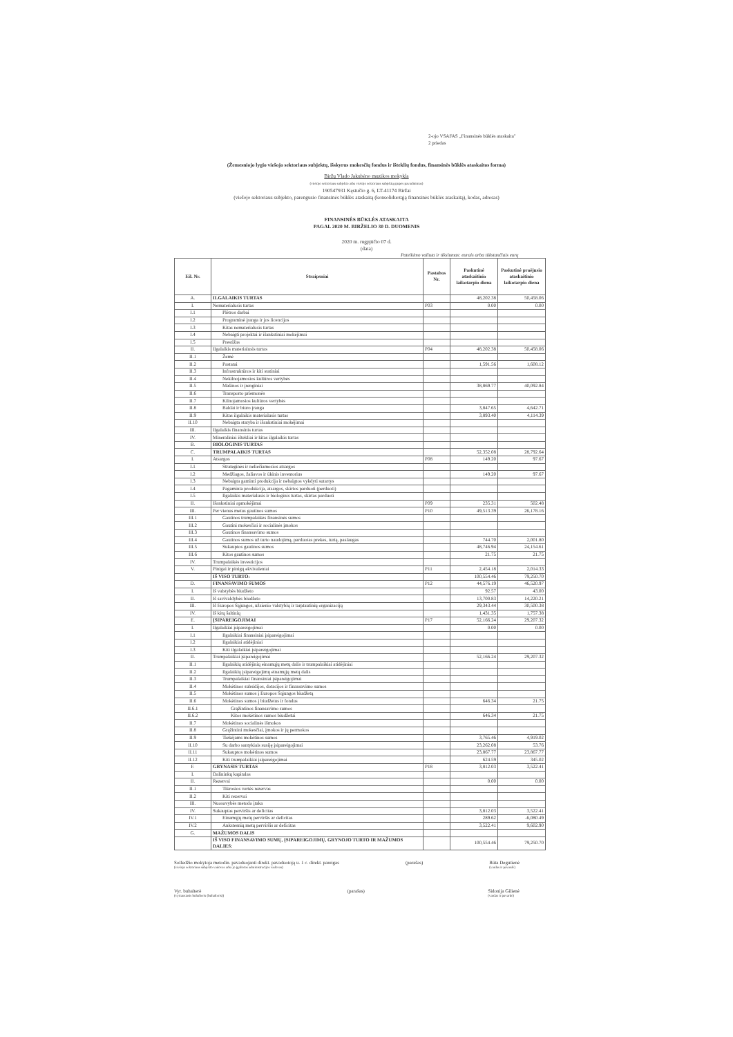2-ojo VSAFAS „Finansinės būklės ataskaita"
2 priedas
(Žemesniojo lygio viešojo sektoriaus subjektų, išskyrus mokesčių fondus ir išteklių fondus, finansinės būklės ataskaitos forma)
Biržų Vlado Jakubėno muzikos mokykla
(viešojo sektoriaus subjekto arba viešojo sektoriaus subjektų grupės pavadinimas)
190547931 Kęstučio g. 6, LT-41174 Biržai
(viešojo sektoriaus subjekto, parengusio finansinės būklės ataskaitą (konsoliduotąją finansinės būklės ataskaitą), kodas, adresas)
FINANSINĖS BŪKLĖS ATASKAITA
PAGAL 2020 M. BIRŽELIO 30 D. DUOMENIS
2020 m. rugpjūčio 07 d.
(data)
Pateikimo valiuta ir tikslumas: eurais arba tūkstančiais eurų
| Eil. Nr. | Straipsniai | Pastabos Nr. | Paskutinė ataskaitinio laikotarpio diena | Paskutinė praėjusio ataskaitinio laikotarpio diena |
| --- | --- | --- | --- | --- |
| A. | ILGALAIKIS TURTAS | | 48,202.38 | 50,458.06 |
| I. | Nematerialusis turtas | P03 | 0.00 | 0.00 |
| I.1 | Plėtros darbai | | | |
| I.2 | Programinė įranga ir jos licencijos | | | |
| I.3 | Kitas nematerialusis turtas | | | |
| I.4 | Nebaigti projektai ir išankstiniai mokėjimai | | | |
| I.5 | Prestižas | | | |
| II. | Ilgalaikis materialusis turtas | P04 | 48,202.38 | 50,458.06 |
| II.1 | Žemė | | | |
| II.2 | Pastatai | | 1,591.56 | 1,608.12 |
| II.3 | Infrastruktūros ir kiti statiniai | | | |
| II.4 | Nekilnojamosios kultūros vertybės | | | |
| II.5 | Mašinos ir įrenginiai | | 38,869.77 | 40,092.84 |
| II.6 | Transporto priemonės | | | |
| II.7 | Kilnojamosios kultūros vertybės | | | |
| II.8 | Baldai ir biuro įranga | | 3,847.65 | 4,642.71 |
| II.9 | Kitas ilgalaikis materialusis turtas | | 3,893.40 | 4,114.39 |
| II.10 | Nebaigta statyba ir išankstiniai mokėjimai | | | |
| III. | Ilgalaikis finansinis turtas | | | |
| IV. | Mineraliniai ištekliai ir kitas ilgalaikis turtas | | | |
| B. | BIOLOGINIS TURTAS | | | |
| C. | TRUMPALAIKIS TURTAS | | 52,352.08 | 28,792.64 |
| I. | Atsargos | P08 | 149.20 | 97.67 |
| I.1 | Strateginės ir neliečiamosios atsargos | | | |
| I.2 | Medžiagos, žaliavos ir ūkinis inventorius | | 149.20 | 97.67 |
| I.3 | Nebaigta gaminti produkcija ir nebaigtos vykdyti sutartys | | | |
| I.4 | Pagaminta produkcija, atsargos, skirtos parduoti (perduoti) | | | |
| I.5 | Ilgalaikis materialusis ir biologinis turtas, skirtas parduoti | | | |
| II. | Išankstiniai apmokėjimai | P09 | 235.31 | 502.48 |
| III. | Per vienus metus gautinos sumos | P10 | 49,513.39 | 26,178.16 |
| III.1 | Gautinos trumpalaikės finansinės sumos | | | |
| III.2 | Gautini mokesčiai ir socialinės įmokos | | | |
| III.3 | Gautinos finansavimo sumos | | | |
| III.4 | Gautinos sumos už turto naudojimą, parduotas prekes, turtą, paslaugas | | 744.70 | 2,001.80 |
| III.5 | Sukauptos gautinos sumos | | 48,746.94 | 24,154.61 |
| III.6 | Kitos gautinos sumos | | 21.75 | 21.75 |
| IV. | Trumpalaikės investicijos | | | |
| V. | Pinigai ir pinigų ekvivalentai | P11 | 2,454.18 | 2,014.33 |
| | IŠ VISO TURTO: | | 100,554.46 | 79,250.70 |
| D. | FINANSAVIMO SUMOS | P12 | 44,576.19 | 46,520.97 |
| I. | Iš valstybės biudžeto | | 92.57 | 43.00 |
| II. | Iš savivaldybės biudžeto | | 13,700.83 | 14,220.21 |
| III. | Iš Europos Sąjungos, užsienio valstybių ir tarptautinių organizacijų | | 29,343.44 | 30,500.38 |
| IV. | Iš kitų šaltinių | | 1,431.35 | 1,757.38 |
| E. | ĮSIPAREIGOJIMAI | P17 | 52,166.24 | 29,207.32 |
| I. | Ilgalaikiai įsipareigojimai | | 0.00 | 0.00 |
| I.1 | Ilgalaikiai finansiniai įsipareigojimai | | | |
| I.2 | Ilgalaikiai atidėjiniai | | | |
| I.3 | Kiti ilgalaikiai įsipareigojimai | | | |
| II. | Trumpalaikiai įsipareigojimai | | 52,166.24 | 29,207.32 |
| II.1 | Ilgalaikių atidėjinių einamųjų metų dalis ir trumpalaikiai atidėjiniai | | | |
| II.2 | Ilgalaikių įsipareigojimų einamųjų metų dalis | | | |
| II.3 | Trumpalaikiai finansiniai įsipareigojimai | | | |
| II.4 | Mokėtinos subsidijos, dotacijos ir finansavimo sumos | | | |
| II.5 | Mokėtinos sumos į Europos Sąjungos biudžetą | | | |
| II.6 | Mokėtinos sumos į biudžetus ir fondus | | 646.34 | 21.75 |
| II.6.1 | Grąžintinos finansavimo sumos | | | |
| II.6.2 | Kitos mokėtinos sumos biudžetui | | 646.34 | 21.75 |
| II.7 | Mokėtinos socialinės išmokos | | | |
| II.8 | Grąžintini mokesčiai, įmokos ir jų permokos | | | |
| II.9 | Tiekėjams mokėtinos sumos | | 3,765.46 | 4,919.02 |
| II.10 | Su darbo santykiais susiję įsipareigojimai | | 23,262.08 | 53.76 |
| II.11 | Sukauptos mokėtinos sumos | | 23,867.77 | 23,867.77 |
| II.12 | Kiti trumpalaikiai įsipareigojimai | | 624.59 | 345.02 |
| F. | GRYNASIS TURTAS | P18 | 3,812.03 | 3,522.41 |
| I. | Dalininkų kapitalas | | | |
| II. | Rezervai | | 0.00 | 0.00 |
| II.1 | Tikrosios vertės rezervas | | | |
| II.2 | Kiti rezervai | | | |
| III. | Nuosavybės metodo įtaka | | | |
| IV. | Sukauptas perviršis ar deficitas | | 3,812.03 | 3,522.41 |
| IV.1 | Einamųjų metų perviršis ar deficitas | | 289.62 | -6,080.49 |
| IV.2 | Ankstesnių metų perviršis ar deficitas | | 3,522.41 | 9,602.90 |
| G. | MAŽUMOS DALIS | | | |
| | IŠ VISO FINANSAVIMO SUMŲ, ĮSIPAREIGOJIMŲ, GRYNOJO TURTO IR MAŽUMOS DALIES: | | 100,554.46 | 79,250.70 |
Solfedžio mokytoja metodin. pavaduojanti direkt. pavaduotoją u. 1 c. direkt. pareigas
(viešojo sektoriaus subjekto vadovas arba jo įgaliotas administracijos vadovas)
(parašas) Rūta Degutienė
(vardas ir pavardė)
Vyr. buhalterė
(vyriausiasis buhalteris (buhalteris))
(parašas) Sidonija Gilienė
(vardas ir pavardė)